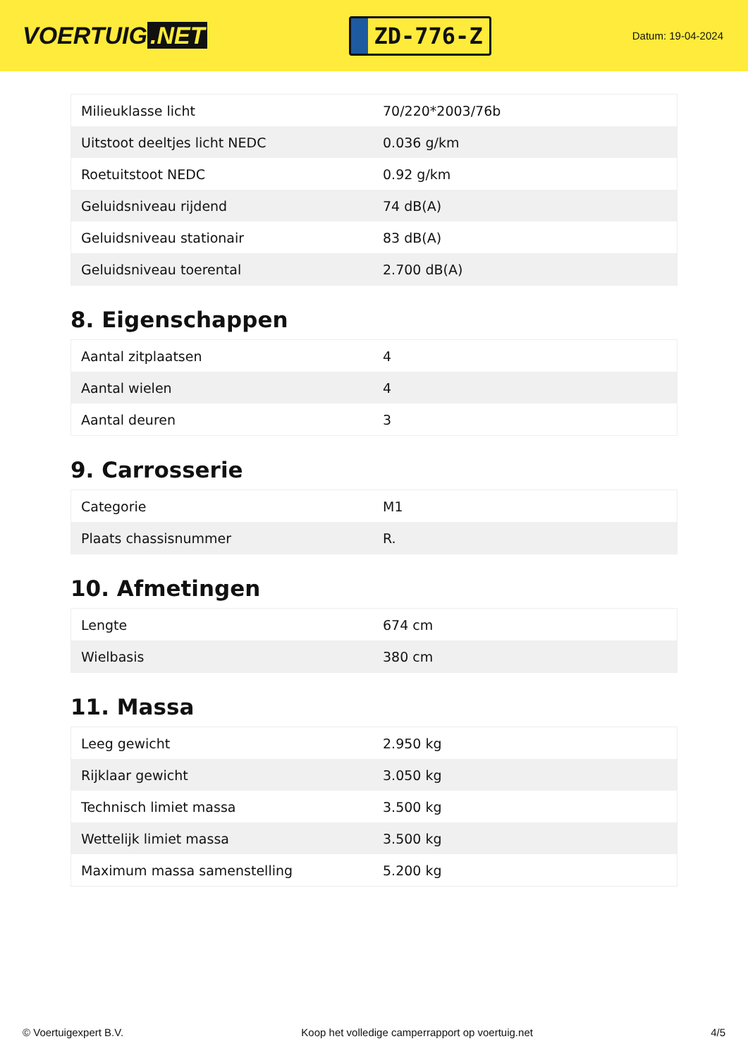VOERTUIG.NET
ZD-776-Z
Datum: 19-04-2024
| Milieuklasse licht | 70/220*2003/76b |
| Uitstoot deeltjes licht NEDC | 0.036 g/km |
| Roetuitstoot NEDC | 0.92 g/km |
| Geluidsniveau rijdend | 74 dB(A) |
| Geluidsniveau stationair | 83 dB(A) |
| Geluidsniveau toerental | 2.700 dB(A) |
8. Eigenschappen
| Aantal zitplaatsen | 4 |
| Aantal wielen | 4 |
| Aantal deuren | 3 |
9. Carrosserie
| Categorie | M1 |
| Plaats chassisnummer | R. |
10. Afmetingen
| Lengte | 674 cm |
| Wielbasis | 380 cm |
11. Massa
| Leeg gewicht | 2.950 kg |
| Rijklaar gewicht | 3.050 kg |
| Technisch limiet massa | 3.500 kg |
| Wettelijk limiet massa | 3.500 kg |
| Maximum massa samenstelling | 5.200 kg |
© Voertuigexpert B.V. Koop het volledige camperrapport op voertuig.net 4/5